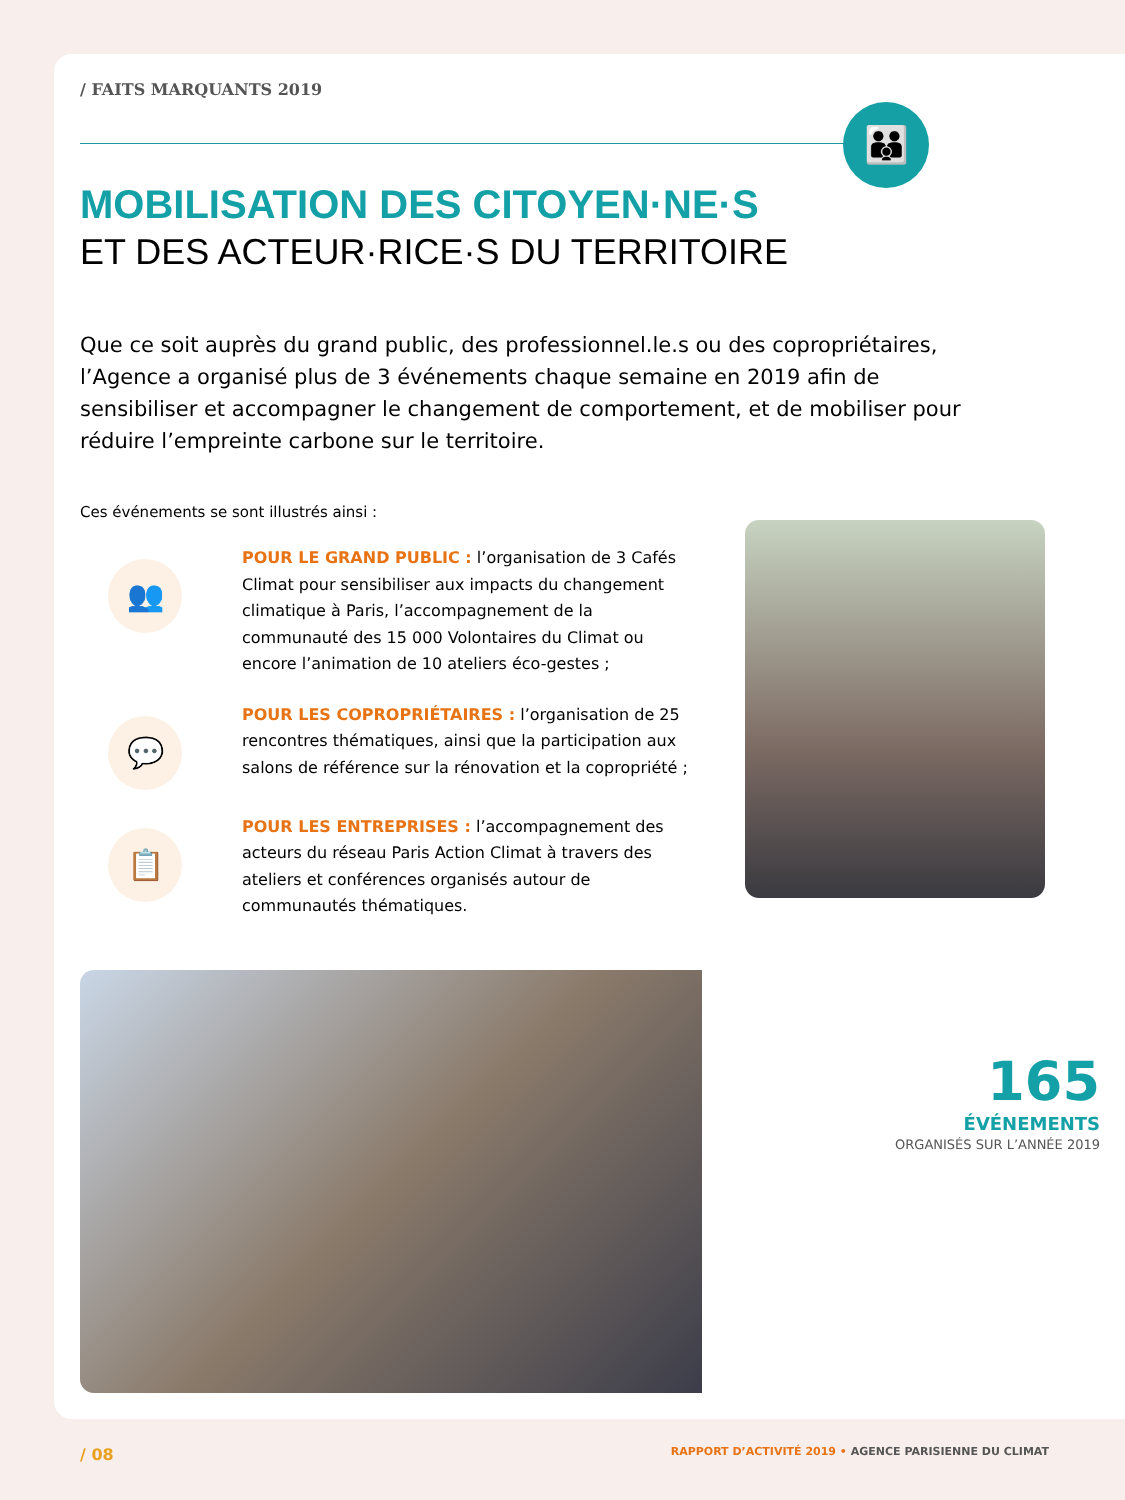/ FAITS MARQUANTS 2019
👪
MOBILISATION DES CITOYEN·NE·S
ET DES ACTEUR·RICE·S DU TERRITOIRE
Que ce soit auprès du grand public, des professionnel.le.s ou des copropriétaires, l’Agence a organisé plus de 3 événements chaque semaine en 2019 afin de sensibiliser et accompagner le changement de comportement, et de mobiliser pour réduire l’empreinte carbone sur le territoire.
Ces événements se sont illustrés ainsi :
👥
POUR LE GRAND PUBLIC : l’organisation de 3 Cafés Climat pour sensibiliser aux impacts du changement climatique à Paris, l’accompagnement de la communauté des 15 000 Volontaires du Climat ou encore l’animation de 10 ateliers éco-gestes ;
💬
POUR LES COPROPRIÉTAIRES : l’organisation de 25 rencontres thématiques, ainsi que la participation aux salons de référence sur la rénovation et la copropriété ;
📋
POUR LES ENTREPRISES : l’accompagnement des acteurs du réseau Paris Action Climat à travers des ateliers et conférences organisés autour de communautés thématiques.
165
ÉVÉNEMENTS
ORGANISÉS SUR L’ANNÉE 2019
/ 08
RAPPORT D’ACTIVITÉ 2019 • AGENCE PARISIENNE DU CLIMAT